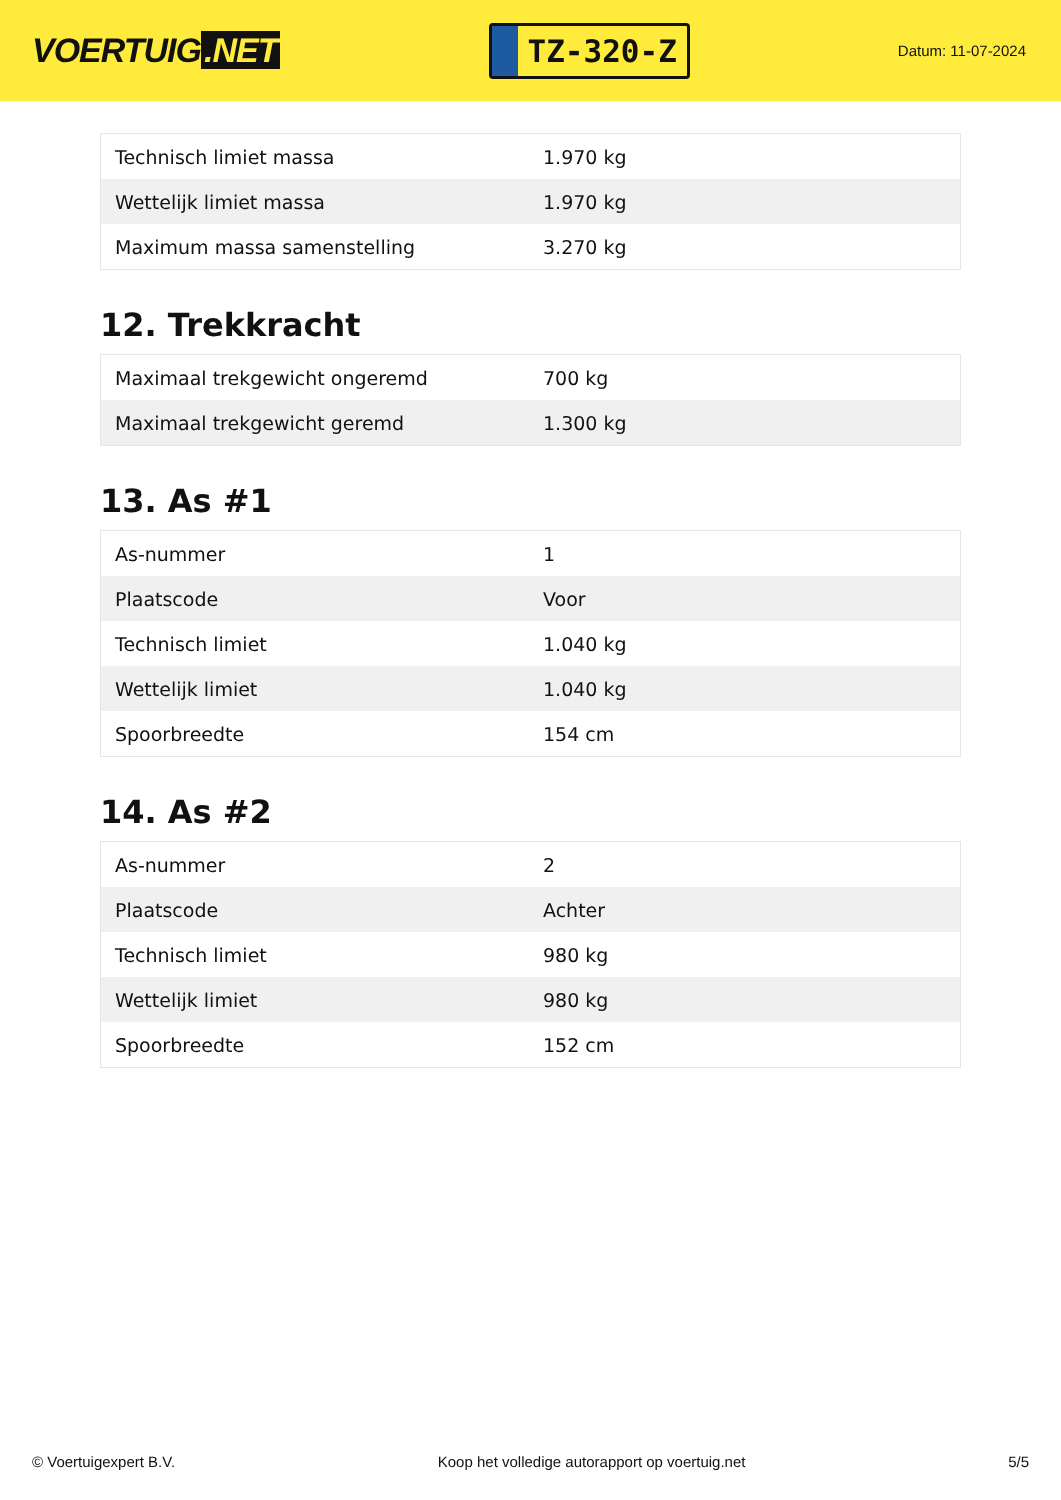VOERTUIG.NET
TZ-320-Z
Datum: 11-07-2024
| Technisch limiet massa | 1.970 kg |
| Wettelijk limiet massa | 1.970 kg |
| Maximum massa samenstelling | 3.270 kg |
12. Trekkracht
| Maximaal trekgewicht ongeremd | 700 kg |
| Maximaal trekgewicht geremd | 1.300 kg |
13. As #1
| As-nummer | 1 |
| Plaatscode | Voor |
| Technisch limiet | 1.040 kg |
| Wettelijk limiet | 1.040 kg |
| Spoorbreedte | 154 cm |
14. As #2
| As-nummer | 2 |
| Plaatscode | Achter |
| Technisch limiet | 980 kg |
| Wettelijk limiet | 980 kg |
| Spoorbreedte | 152 cm |
© Voertuigexpert B.V. Koop het volledige autorapport op voertuig.net 5/5